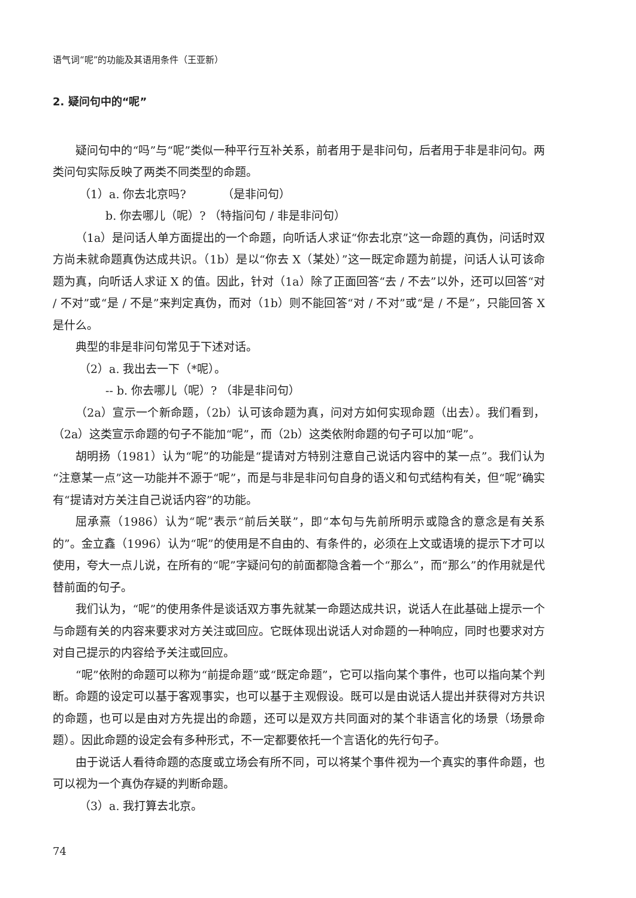语气词“呢”的功能及其语用条件（王亚新）
2. 疑问句中的“呢”
疑问句中的“吗”与“呢”类似一种平行互补关系，前者用于是非问句，后者用于非是非问句。两类问句实际反映了两类不同类型的命题。
（1）a. 你去北京吗? （是非问句）
b. 你去哪儿（呢）? （特指问句 / 非是非问句）
（1a）是问话人单方面提出的一个命题，向听话人求证“你去北京”这一命题的真伪，问话时双方尚未就命题真伪达成共识。（1b）是以“你去 X（某处）”这一既定命题为前提，问话人认可该命题为真，向听话人求证 X 的值。因此，针对（1a）除了正面回答“去 / 不去”以外，还可以回答“对 / 不对”或“是 / 不是”来判定真伪，而对（1b）则不能回答“对 / 不对”或“是 / 不是”，只能回答 X 是什么。
典型的非是非问句常见于下述对话。
（2）a. 我出去一下（*呢）。
-- b. 你去哪儿（呢）? （非是非问句）
（2a）宣示一个新命题，（2b）认可该命题为真，问对方如何实现命题（出去）。我们看到，（2a）这类宣示命题的句子不能加“呢”，而（2b）这类依附命题的句子可以加“呢”。
胡明扬（1981）认为“呢”的功能是“提请对方特别注意自己说话内容中的某一点”。我们认为“注意某一点”这一功能并不源于“呢”，而是与非是非问句自身的语义和句式结构有关，但“呢”确实有“提请对方关注自己说话内容”的功能。
屈承熹（1986）认为“呢”表示“前后关联”，即“本句与先前所明示或隐含的意念是有关系的”。金立鑫（1996）认为“呢”的使用是不自由的、有条件的，必须在上文或语境的提示下才可以使用，夸大一点儿说，在所有的“呢”字疑问句的前面都隐含着一个“那么”，而“那么”的作用就是代替前面的句子。
我们认为，“呢”的使用条件是谈话双方事先就某一命题达成共识，说话人在此基础上提示一个与命题有关的内容来要求对方关注或回应。它既体现出说话人对命题的一种响应，同时也要求对方对自己提示的内容给予关注或回应。
“呢”依附的命题可以称为“前提命题”或“既定命题”，它可以指向某个事件，也可以指向某个判断。命题的设定可以基于客观事实，也可以基于主观假设。既可以是由说话人提出并获得对方共识的命题，也可以是由对方先提出的命题，还可以是双方共同面对的某个非语言化的场景（场景命题）。因此命题的设定会有多种形式，不一定都要依托一个言语化的先行句子。
由于说话人看待命题的态度或立场会有所不同，可以将某个事件视为一个真实的事件命题，也可以视为一个真伪存疑的判断命题。
（3）a. 我打算去北京。
74